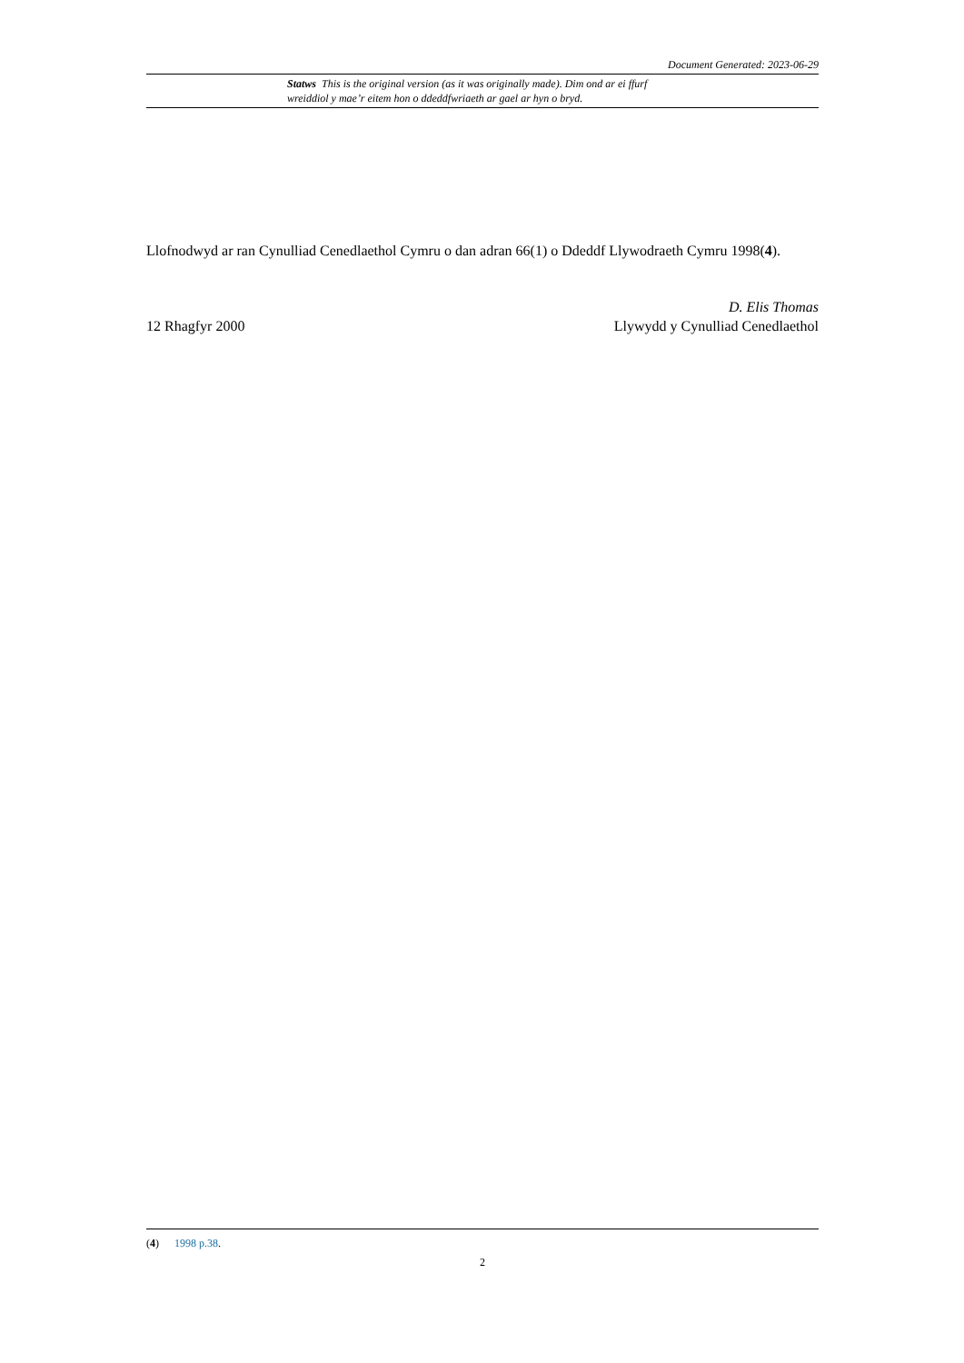Document Generated: 2023-06-29
Statws This is the original version (as it was originally made). Dim ond ar ei ffurf wreiddiol y mae’r eitem hon o ddeddfwriaeth ar gael ar hyn o bryd.
Llofnodwyd ar ran Cynulliad Cenedlaethol Cymru o dan adran 66(1) o Ddeddf Llywodraeth Cymru 1998(4).
12 Rhagfyr 2000
D. Elis Thomas
Llywydd y Cynulliad Cenedlaethol
(4) 1998 p.38.
2